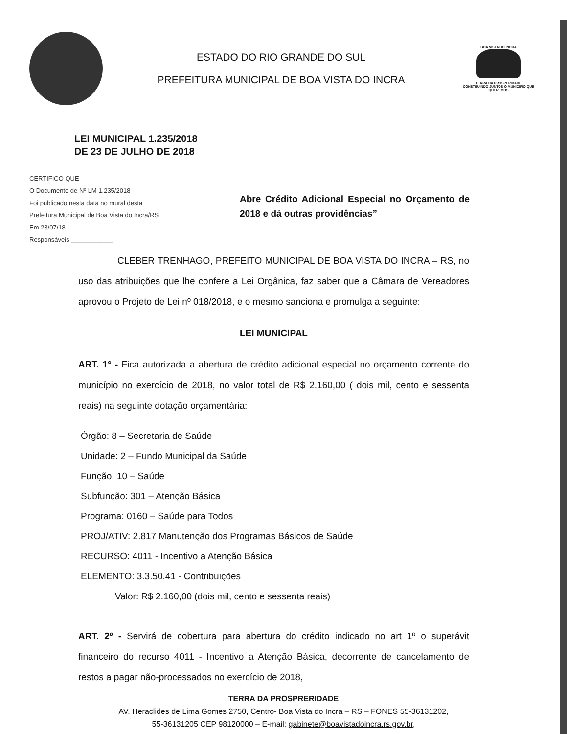ESTADO DO RIO GRANDE DO SUL
PREFEITURA MUNICIPAL DE BOA VISTA DO INCRA
BOA VISTA DO INCRA
TERRA DA PROSPERIDADE
CONSTRUINDO JUNTOS O MUNICÍPIO QUE QUEREMOS
LEI MUNICIPAL 1.235/2018
DE 23 DE JULHO DE 2018
CERTIFICO QUE
O Documento de Nº LM 1.235/2018
Foi publicado nesta data no mural desta
Prefeitura Municipal de Boa Vista do Incra/RS
Em 23/07/18
Responsáveis ____________
Abre Crédito Adicional Especial no Orçamento de 2018 e dá outras providências”
CLEBER TRENHAGO, PREFEITO MUNICIPAL DE BOA VISTA DO INCRA – RS, no uso das atribuições que lhe confere a Lei Orgânica, faz saber que a Câmara de Vereadores aprovou o Projeto de Lei nº 018/2018, e o mesmo sanciona e promulga a seguinte:
LEI MUNICIPAL
ART. 1° - Fica autorizada a abertura de crédito adicional especial no orçamento corrente do município no exercício de 2018, no valor total de R$ 2.160,00 ( dois mil, cento e sessenta reais) na seguinte dotação orçamentária:
Órgão: 8 – Secretaria de Saúde
Unidade: 2 – Fundo Municipal da Saúde
Função: 10 – Saúde
Subfunção: 301 – Atenção Básica
Programa: 0160 – Saúde para Todos
PROJ/ATIV: 2.817 Manutenção dos Programas Básicos de Saúde
RECURSO: 4011 - Incentivo a Atenção Básica
ELEMENTO: 3.3.50.41 - Contribuições
Valor: R$ 2.160,00 (dois mil, cento e sessenta reais)
ART. 2º - Servirá de cobertura para abertura do crédito indicado no art 1º o superávit financeiro do recurso 4011 - Incentivo a Atenção Básica, decorrente de cancelamento de restos a pagar não-processados no exercício de 2018,
TERRA DA PROSPRERIDADE
AV. Heraclides de Lima Gomes 2750, Centro- Boa Vista do Incra – RS – FONES 55-36131202,
55-36131205 CEP 98120000 – E-mail: gabinete@boavistadoincra.rs.gov.br,